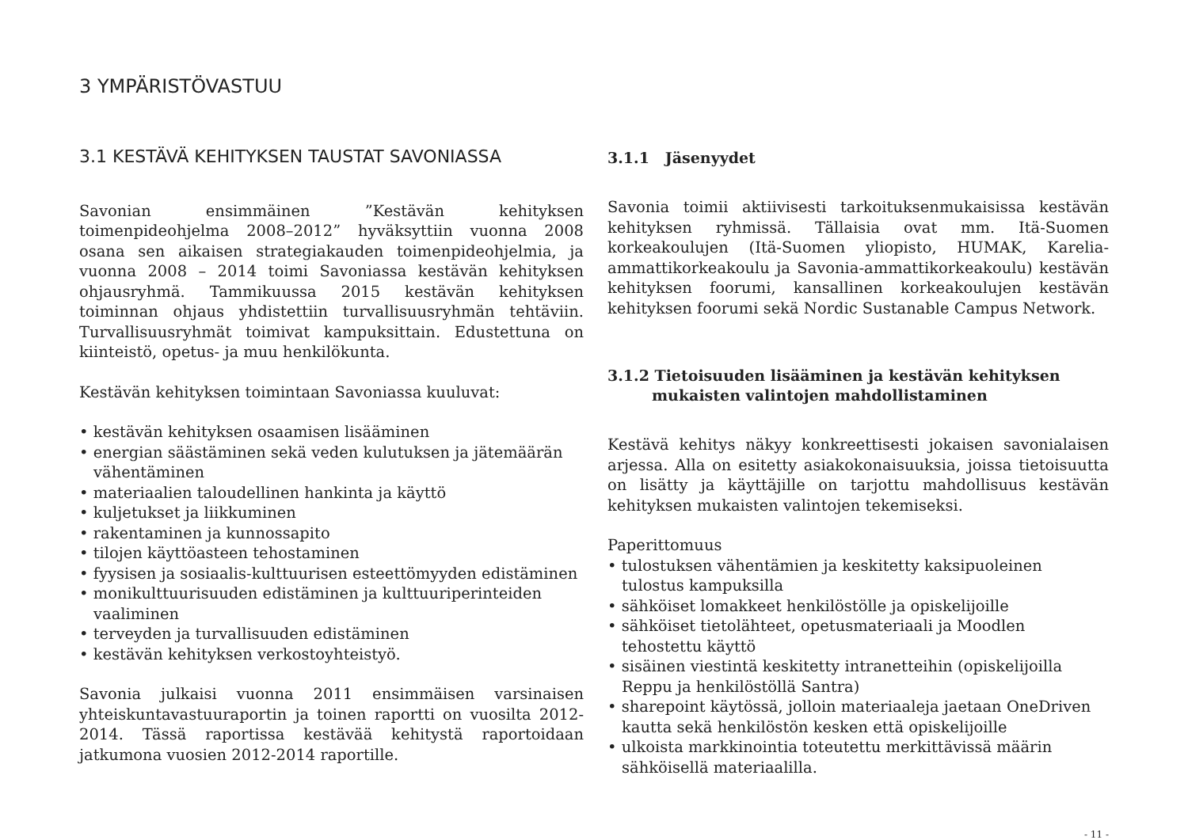3 YMPÄRISTÖVASTUU
3.1 KESTÄVÄ KEHITYKSEN TAUSTAT SAVONIASSA
Savonian ensimmäinen ”Kestävän kehityksen toimenpideohjelma 2008–2012” hyväksyttiin vuonna 2008 osana sen aikaisen strategiakauden toimenpideohjelmia, ja vuonna 2008 – 2014 toimi Savoniassa kestävän kehityksen ohjausryhmä. Tammikuussa 2015 kestävän kehityksen toiminnan ohjaus yhdistettiin turvallisuusryhmän tehtäviin. Turvallisuusryhmät toimivat kampuksittain. Edustettuna on kiinteistö, opetus- ja muu henkilökunta.
Kestävän kehityksen toimintaan Savoniassa kuuluvat:
• kestävän kehityksen osaamisen lisääminen
• energian säästäminen sekä veden kulutuksen ja jätemäärän vähentäminen
• materiaalien taloudellinen hankinta ja käyttö
• kuljetukset ja liikkuminen
• rakentaminen ja kunnossapito
• tilojen käyttöasteen tehostaminen
• fyysisen ja sosiaalis-kulttuurisen esteettömyyden edistäminen
• monikulttuurisuuden edistäminen ja kulttuuriperinteiden vaaliminen
• terveyden ja turvallisuuden edistäminen
• kestävän kehityksen verkostoyhteistyö.
Savonia julkaisi vuonna 2011 ensimmäisen varsinaisen yhteiskuntavastuuraportin ja toinen raportti on vuosilta 2012-2014. Tässä raportissa kestävää kehitystä raportoidaan jatkumona vuosien 2012-2014 raportille.
3.1.1 Jäsenyydet
Savonia toimii aktiivisesti tarkoituksenmukaisissa kestävän kehityksen ryhmissä. Tällaisia ovat mm. Itä-Suomen korkeakoulujen (Itä-Suomen yliopisto, HUMAK, Karelia-ammattikorkeakoulu ja Savonia-ammattikorkeakoulu) kestävän kehityksen foorumi, kansallinen korkeakoulujen kestävän kehityksen foorumi sekä Nordic Sustanable Campus Network.
3.1.2 Tietoisuuden lisääminen ja kestävän kehityksen mukaisten valintojen mahdollistaminen
Kestävä kehitys näkyy konkreettisesti jokaisen savonialaisen arjessa. Alla on esitetty asiakokonaisuuksia, joissa tietoisuutta on lisätty ja käyttäjille on tarjottu mahdollisuus kestävän kehityksen mukaisten valintojen tekemiseksi.
Paperittomuus
• tulostuksen vähentämien ja keskitetty kaksipuoleinen tulostus kampuksilla
• sähköiset lomakkeet henkilöstölle ja opiskelijoille
• sähköiset tietolähteet, opetusmateriaali ja Moodlen tehostettu käyttö
• sisäinen viestintä keskitetty intranetteihin (opiskelijoilla Reppu ja henkilöstöllä Santra)
• sharepoint käytössä, jolloin materiaaleja jaetaan OneDriven kautta sekä henkilöstön kesken että opiskelijoille
• ulkoista markkinointia toteutettu merkittävissä määrin sähköisellä materiaalilla.
- 11 -